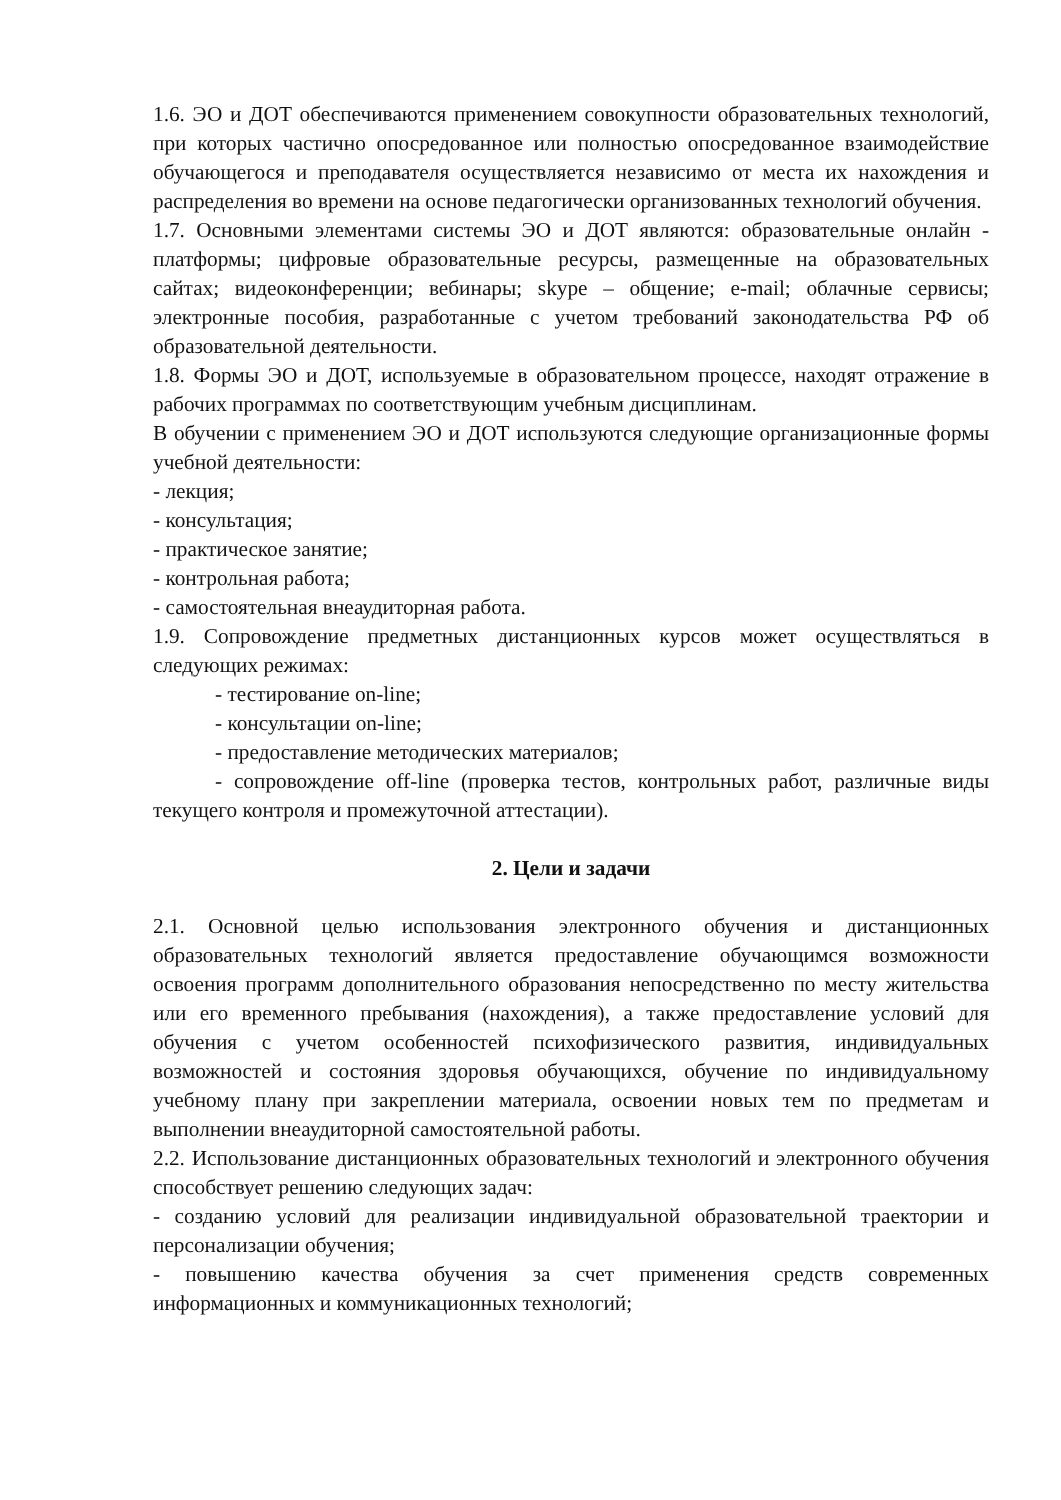1.6. ЭО и ДОТ обеспечиваются применением совокупности образовательных технологий, при которых частично опосредованное или полностью опосредованное взаимодействие обучающегося и преподавателя осуществляется независимо от места их нахождения и распределения во времени на основе педагогически организованных технологий обучения.
1.7. Основными элементами системы ЭО и ДОТ являются: образовательные онлайн - платформы; цифровые образовательные ресурсы, размещенные на образовательных сайтах; видеоконференции; вебинары; skype – общение; e-mail; облачные сервисы; электронные пособия, разработанные с учетом требований законодательства РФ об образовательной деятельности.
1.8. Формы ЭО и ДОТ, используемые в образовательном процессе, находят отражение в рабочих программах по соответствующим учебным дисциплинам.
В обучении с применением ЭО и ДОТ используются следующие организационные формы учебной деятельности:
- лекция;
- консультация;
- практическое занятие;
- контрольная работа;
- самостоятельная внеаудиторная работа.
1.9. Сопровождение предметных дистанционных курсов может осуществляться в следующих режимах:
- тестирование on-line;
- консультации on-line;
- предоставление методических материалов;
- сопровождение off-line (проверка тестов, контрольных работ, различные виды текущего контроля и промежуточной аттестации).
2. Цели и задачи
2.1. Основной целью использования электронного обучения и дистанционных образовательных технологий является предоставление обучающимся возможности освоения программ дополнительного образования непосредственно по месту жительства или его временного пребывания (нахождения), а также предоставление условий для обучения с учетом особенностей психофизического развития, индивидуальных возможностей и состояния здоровья обучающихся, обучение по индивидуальному учебному плану при закреплении материала, освоении новых тем по предметам и выполнении внеаудиторной самостоятельной работы.
2.2. Использование дистанционных образовательных технологий и электронного обучения способствует решению следующих задач:
- созданию условий для реализации индивидуальной образовательной траектории и персонализации обучения;
- повышению качества обучения за счет применения средств современных информационных и коммуникационных технологий;